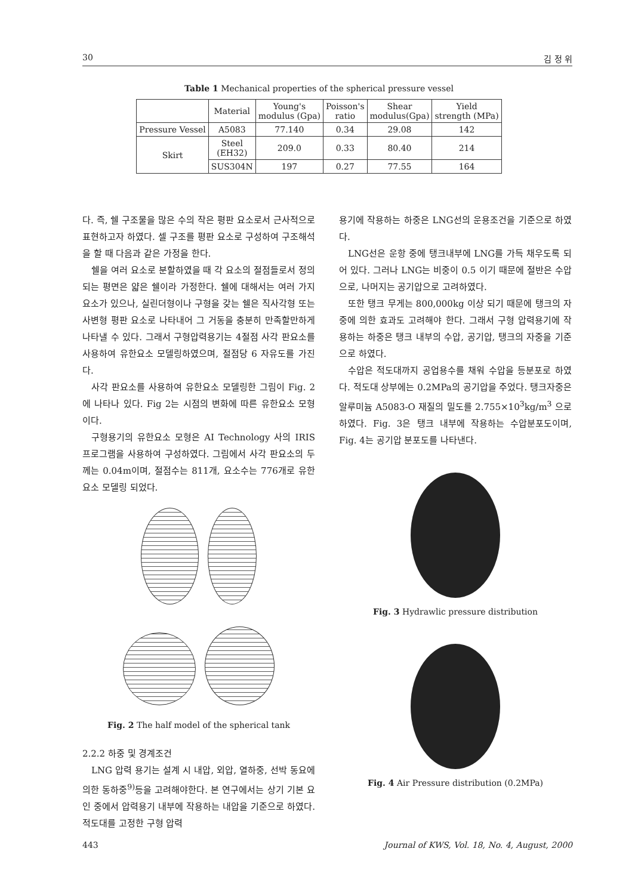30 김 정 위
Table 1 Mechanical properties of the spherical pressure vessel
| | Material | Young's modulus (Gpa) | Poisson's ratio | Shear modulus(Gpa) | Yield strength (MPa) |
| --- | --- | --- | --- | --- | --- |
| Pressure Vessel | A5083 | 77.140 | 0.34 | 29.08 | 142 |
| Skirt | Steel (EH32) | 209.0 | 0.33 | 80.40 | 214 |
| | SUS304N | 197 | 0.27 | 77.55 | 164 |
다. 즉, 쉘 구조물을 많은 수의 작은 평판 요소로서 근사적으로 표현하고자 하였다. 셀 구조를 평판 요소로 구성하여 구조해석을 할 때 다음과 같은 가정을 한다.
쉘을 여러 요소로 분할하였을 때 각 요소의 절점들로서 정의되는 평면은 얇은 쉘이라 가정한다. 쉘에 대해서는 여러 가지 요소가 있으나, 실린더형이나 구형을 갖는 쉘은 직사각형 또는 사변형 평판 요소로 나타내어 그 거동을 충분히 만족할만하게 나타낼 수 있다. 그래서 구형압력용기는 4절점 사각 판요소를 사용하여 유한요소 모델링하였으며, 절점당 6 자유도를 가진다.
사각 판요소를 사용하여 유한요소 모델링한 그림이 Fig. 2에 나타나 있다. Fig 2는 시점의 변화에 따른 유한요소 모형이다.
구형용기의 유한요소 모형은 AI Technology 사의 IRIS 프로그램을 사용하여 구성하였다. 그림에서 사각 판요소의 두께는 0.04m이며, 절점수는 811개, 요소수는 776개로 유한요소 모델링 되었다.
Fig. 2 The half model of the spherical tank
2.2.2 하중 및 경계조건
LNG 압력 용기는 설계 시 내압, 외압, 열하중, 선박 동요에 의한 동하중<sup>9)</sup>등을 고려해야한다. 본 연구에서는 상기 기본 요인 중에서 압력용기 내부에 작용하는 내압을 기준으로 하였다. 적도대를 고정한 구형 압력
용기에 작용하는 하중은 LNG선의 운용조건을 기준으로 하였다.
LNG선은 운항 중에 탱크내부에 LNG를 가득 채우도록 되어 있다. 그러나 LNG는 비중이 0.5 이기 때문에 절반은 수압으로, 나머지는 공기압으로 고려하였다.
또한 탱크 무게는 800,000kg 이상 되기 때문에 탱크의 자중에 의한 효과도 고려해야 한다. 그래서 구형 압력용기에 작용하는 하중은 탱크 내부의 수압, 공기압, 탱크의 자중을 기준으로 하였다.
수압은 적도대까지 공업용수를 채워 수압을 등분포로 하였다. 적도대 상부에는 0.2MPa의 공기압을 주었다. 탱크자중은 알루미늄 A5083-O 재질의 밀도를 2.755×10<sup>3</sup>kg/m<sup>3</sup> 으로 하였다. Fig. 3은 탱크 내부에 작용하는 수압분포도이며, Fig. 4는 공기압 분포도를 나타낸다.
Fig. 3 Hydrawlic pressure distribution
Fig. 4 Air Pressure distribution (0.2MPa)
443 Journal of KWS, Vol. 18, No. 4, August, 2000